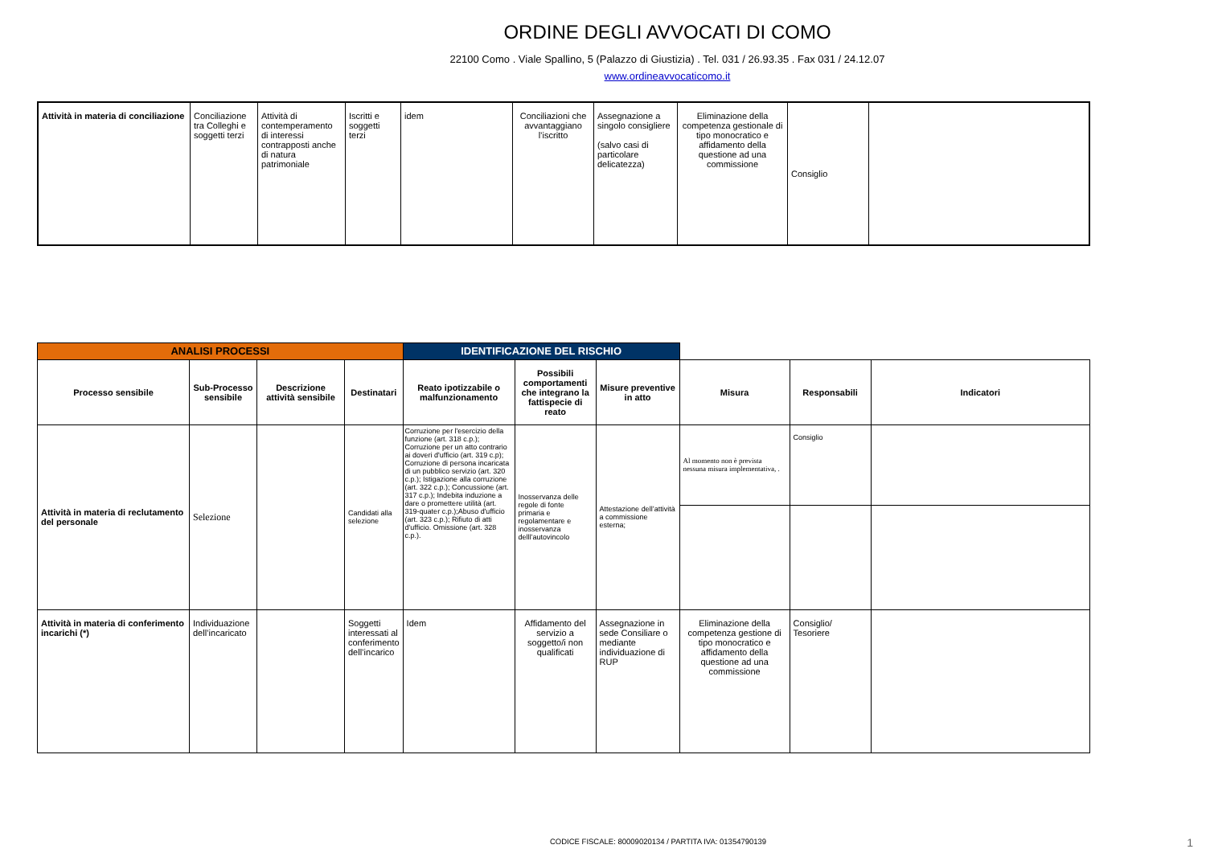ORDINE DEGLI AVVOCATI DI COMO
22100 Como . Viale Spallino, 5 (Palazzo di Giustizia) . Tel. 031 / 26.93.35 . Fax 031 / 24.12.07
www.ordineavvocaticomo.it
| Attività in materia di conciliazione | Conciliazione tra Colleghi e soggetti terzi | Attività di contemperamento di interessi contrapposti anche di natura patrimoniale | Iscritti e soggetti terzi | idem | Conciliazioni che avvantaggiano l’iscritto | Assegnazione a singolo consigliere (salvo casi di particolare delicatezza) | Eliminazione della competenza gestionale di tipo monocratico e affidamento della questione ad una commissione | Consiglio | |
| ANALISI PROCESSI | | | | IDENTIFICAZIONE DEL RISCHIO | | | | | |
| Processo sensibile | Sub-Processo sensibile | Descrizione attività sensibile | Destinatari | Reato ipotizzabile o malfunzionamento | Possibili comportamenti che integrano la fattispecie di reato | Misure preventive in atto | Misura | Responsabili | Indicatori |
| Attività in materia di reclutamento del personale | Selezione | | Candidati alla selezione | Corruzione per l'esercizio della funzione (art. 318 c.p.); Corruzione per un atto contrario ai doveri d'ufficio (art. 319 c.p); Corruzione di persona incaricata di un pubblico servizio (art. 320 c.p.); Istigazione alla corruzione (art. 322 c.p.); Concussione (art. 317 c.p.); Indebita induzione a dare o promettere utilità (art. 319-quater c.p.);Abuso d'ufficio (art. 323 c.p.); Rifiuto di atti d'ufficio. Omissione (art. 328 c.p.). | Inosservanza delle regole di fonte primaria e regolamentare e inosservanza delll’autovincolo | Attestazione dell’attività a commissione esterna; | Al momento non è prevista nessuna misura implementativa, . | Consiglio | |
| Attività in materia di conferimento incarichi (*) | Individuazione dell’incaricato | | Soggetti interessati al conferimento dell’incarico | Idem | Affidamento del servizio a soggetto/i non qualificati | Assegnazione in sede Consiliare o mediante individuazione di RUP | Eliminazione della competenza gestione di tipo monocratico e affidamento della questione ad una commissione | Consiglio/ Tesoriere | |
CODICE FISCALE: 80009020134 / PARTITA IVA: 01354790139
1